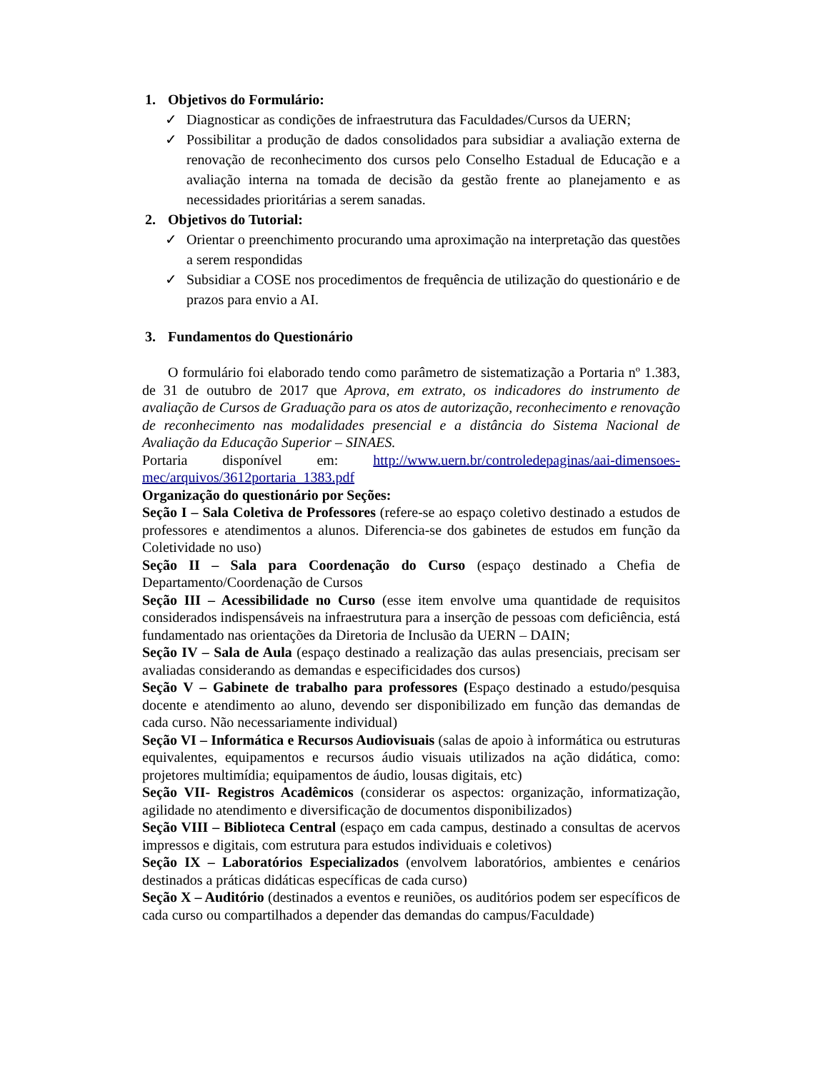1. Objetivos do Formulário:
✓ Diagnosticar as condições de infraestrutura das Faculdades/Cursos da UERN;
✓ Possibilitar a produção de dados consolidados para subsidiar a avaliação externa de renovação de reconhecimento dos cursos pelo Conselho Estadual de Educação e a avaliação interna na tomada de decisão da gestão frente ao planejamento e as necessidades prioritárias a serem sanadas.
2. Objetivos do Tutorial:
✓ Orientar o preenchimento procurando uma aproximação na interpretação das questões a serem respondidas
✓ Subsidiar a COSE nos procedimentos de frequência de utilização do questionário e de prazos para envio a AI.
3. Fundamentos do Questionário
O formulário foi elaborado tendo como parâmetro de sistematização a Portaria nº 1.383, de 31 de outubro de 2017 que Aprova, em extrato, os indicadores do instrumento de avaliação de Cursos de Graduação para os atos de autorização, reconhecimento e renovação de reconhecimento nas modalidades presencial e a distância do Sistema Nacional de Avaliação da Educação Superior – SINAES.
Portaria disponível em: http://www.uern.br/controledepaginas/aai-dimensoes-mec/arquivos/3612portaria_1383.pdf
Organização do questionário por Seções:
Seção I – Sala Coletiva de Professores (refere-se ao espaço coletivo destinado a estudos de professores e atendimentos a alunos. Diferencia-se dos gabinetes de estudos em função da Coletividade no uso)
Seção II – Sala para Coordenação do Curso (espaço destinado a Chefia de Departamento/Coordenação de Cursos
Seção III – Acessibilidade no Curso (esse item envolve uma quantidade de requisitos considerados indispensáveis na infraestrutura para a inserção de pessoas com deficiência, está fundamentado nas orientações da Diretoria de Inclusão da UERN – DAIN;
Seção IV – Sala de Aula (espaço destinado a realização das aulas presenciais, precisam ser avaliadas considerando as demandas e especificidades dos cursos)
Seção V – Gabinete de trabalho para professores (Espaço destinado a estudo/pesquisa docente e atendimento ao aluno, devendo ser disponibilizado em função das demandas de cada curso. Não necessariamente individual)
Seção VI – Informática e Recursos Audiovisuais (salas de apoio à informática ou estruturas equivalentes, equipamentos e recursos áudio visuais utilizados na ação didática, como: projetores multimídia; equipamentos de áudio, lousas digitais, etc)
Seção VII- Registros Acadêmicos (considerar os aspectos: organização, informatização, agilidade no atendimento e diversificação de documentos disponibilizados)
Seção VIII – Biblioteca Central (espaço em cada campus, destinado a consultas de acervos impressos e digitais, com estrutura para estudos individuais e coletivos)
Seção IX – Laboratórios Especializados (envolvem laboratórios, ambientes e cenários destinados a práticas didáticas específicas de cada curso)
Seção X – Auditório (destinados a eventos e reuniões, os auditórios podem ser específicos de cada curso ou compartilhados a depender das demandas do campus/Faculdade)